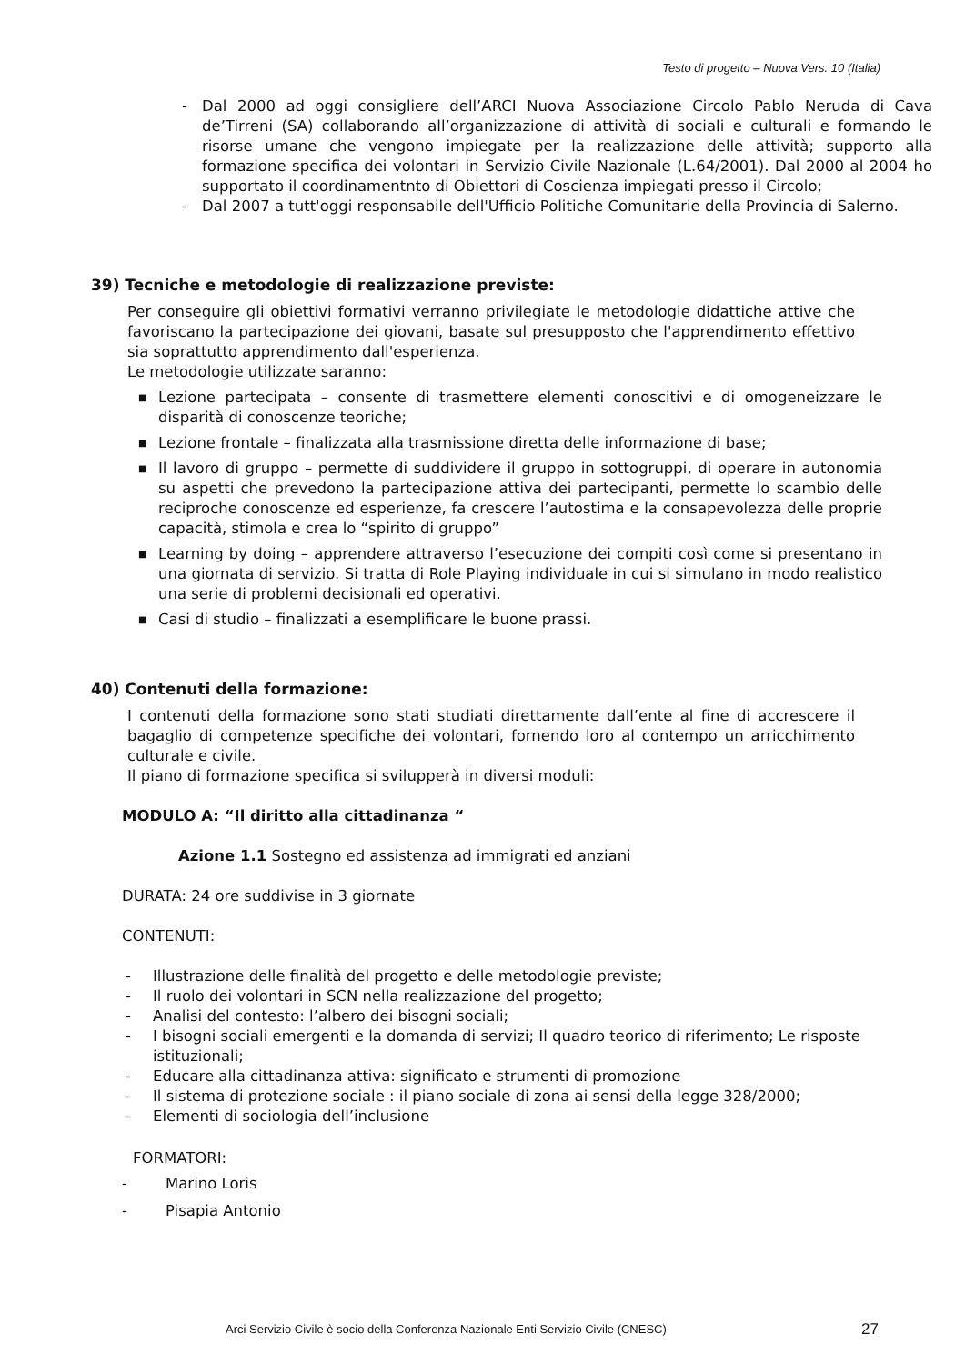Testo di progetto – Nuova Vers. 10 (Italia)
- Dal 2000 ad oggi consigliere dell’ARCI Nuova Associazione Circolo Pablo Neruda di Cava de’Tirreni (SA) collaborando all’organizzazione di attività di sociali e culturali e formando le risorse umane che vengono impiegate per la realizzazione delle attività; supporto alla formazione specifica dei volontari in Servizio Civile Nazionale (L.64/2001). Dal 2000 al 2004 ho supportato il coordinamentnto di Obiettori di Coscienza impiegati presso il Circolo;
- Dal 2007 a tutt'oggi responsabile dell'Ufficio Politiche Comunitarie della Provincia di Salerno.
39) Tecniche e metodologie di realizzazione previste:
Per conseguire gli obiettivi formativi verranno privilegiate le metodologie didattiche attive che favoriscano la partecipazione dei giovani, basate sul presupposto che l'apprendimento effettivo sia soprattutto apprendimento dall'esperienza.
Le metodologie utilizzate saranno:
■ Lezione partecipata – consente di trasmettere elementi conoscitivi e di omogeneizzare le disparità di conoscenze teoriche;
■ Lezione frontale – finalizzata alla trasmissione diretta delle informazione di base;
■ Il lavoro di gruppo – permette di suddividere il gruppo in sottogruppi, di operare in autonomia su aspetti che prevedono la partecipazione attiva dei partecipanti, permette lo scambio delle reciproche conoscenze ed esperienze, fa crescere l’autostima e la consapevolezza delle proprie capacità, stimola e crea lo “spirito di gruppo”
■ Learning by doing – apprendere attraverso l’esecuzione dei compiti così come si presentano in una giornata di servizio. Si tratta di Role Playing individuale in cui si simulano in modo realistico una serie di problemi decisionali ed operativi.
■ Casi di studio – finalizzati a esemplificare le buone prassi.
40) Contenuti della formazione:
I contenuti della formazione sono stati studiati direttamente dall’ente al fine di accrescere il bagaglio di competenze specifiche dei volontari, fornendo loro al contempo un arricchimento culturale e civile.
Il piano di formazione specifica si svilupperà in diversi moduli:
MODULO A: “Il diritto alla cittadinanza “
Azione 1.1 Sostegno ed assistenza ad immigrati ed anziani
DURATA: 24 ore suddivise in 3 giornate
CONTENUTI:
- Illustrazione delle finalità del progetto e delle metodologie previste;
- Il ruolo dei volontari in SCN nella realizzazione del progetto;
- Analisi del contesto: l’albero dei bisogni sociali;
- I bisogni sociali emergenti e la domanda di servizi; Il quadro teorico di riferimento; Le risposte istituzionali;
- Educare alla cittadinanza attiva: significato e strumenti di promozione
- Il sistema di protezione sociale : il piano sociale di zona ai sensi della legge 328/2000;
- Elementi di sociologia dell’inclusione
FORMATORI:
- Marino Loris
- Pisapia Antonio
Arci Servizio Civile è socio della Conferenza Nazionale Enti Servizio Civile (CNESC) 27